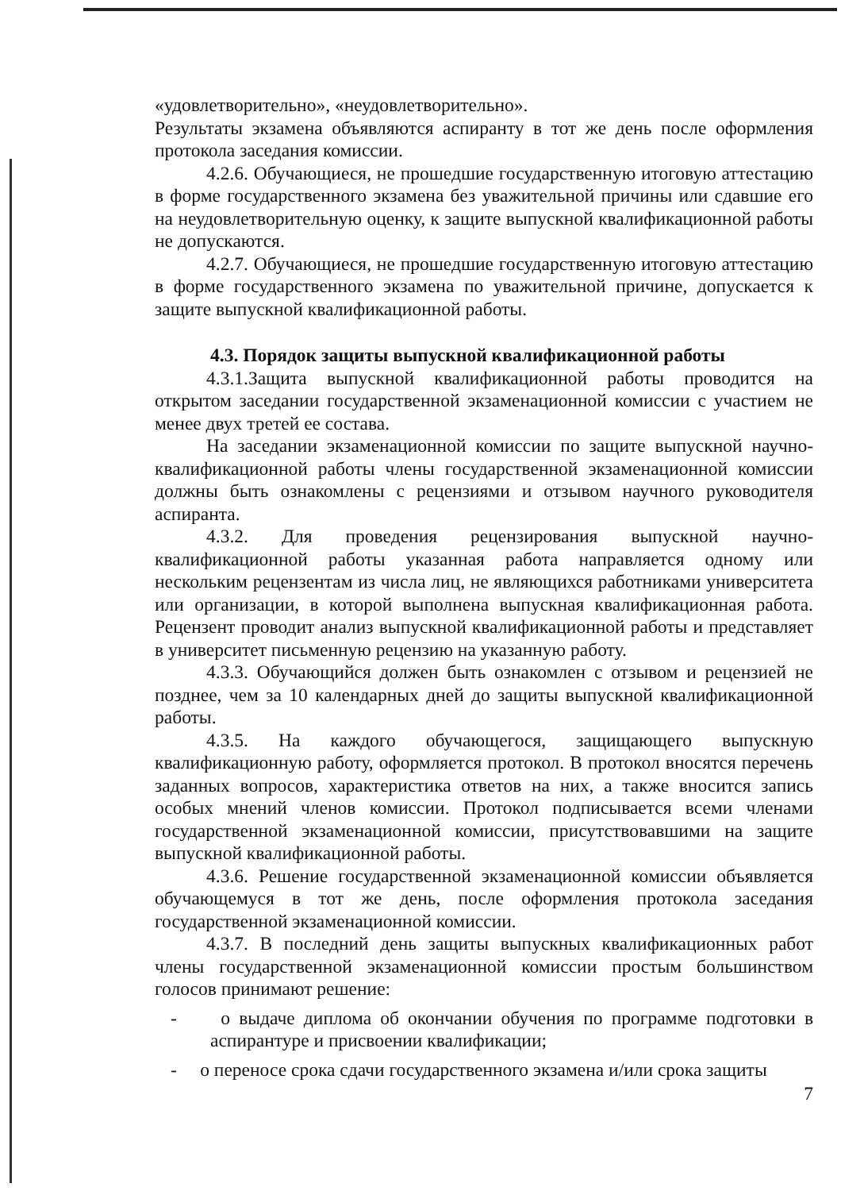«удовлетворительно», «неудовлетворительно».
Результаты экзамена объявляются аспиранту в тот же день после оформления протокола заседания комиссии.
4.2.6. Обучающиеся, не прошедшие государственную итоговую аттестацию в форме государственного экзамена без уважительной причины или сдавшие его на неудовлетворительную оценку, к защите выпускной квалификационной работы не допускаются.
4.2.7. Обучающиеся, не прошедшие государственную итоговую аттестацию в форме государственного экзамена по уважительной причине, допускается к защите выпускной квалификационной работы.
4.3. Порядок защиты выпускной квалификационной работы
4.3.1.Защита выпускной квалификационной работы проводится на открытом заседании государственной экзаменационной комиссии с участием не менее двух третей ее состава.
На заседании экзаменационной комиссии по защите выпускной научно-квалификационной работы члены государственной экзаменационной комиссии должны быть ознакомлены с рецензиями и отзывом научного руководителя аспиранта.
4.3.2. Для проведения рецензирования выпускной научно-квалификационной работы указанная работа направляется одному или нескольким рецензентам из числа лиц, не являющихся работниками университета или организации, в которой выполнена выпускная квалификационная работа. Рецензент проводит анализ выпускной квалификационной работы и представляет в университет письменную рецензию на указанную работу.
4.3.3. Обучающийся должен быть ознакомлен с отзывом и рецензией не позднее, чем за 10 календарных дней до защиты выпускной квалификационной работы.
4.3.5. На каждого обучающегося, защищающего выпускную квалификационную работу, оформляется протокол. В протокол вносятся перечень заданных вопросов, характеристика ответов на них, а также вносится запись особых мнений членов комиссии. Протокол подписывается всеми членами государственной экзаменационной комиссии, присутствовавшими на защите выпускной квалификационной работы.
4.3.6. Решение государственной экзаменационной комиссии объявляется обучающемуся в тот же день, после оформления протокола заседания государственной экзаменационной комиссии.
4.3.7. В последний день защиты выпускных квалификационных работ члены государственной экзаменационной комиссии простым большинством голосов принимают решение:
- о выдаче диплома об окончании обучения по программе подготовки в аспирантуре и присвоении квалификации;
- о переносе срока сдачи государственного экзамена и/или срока защиты
7